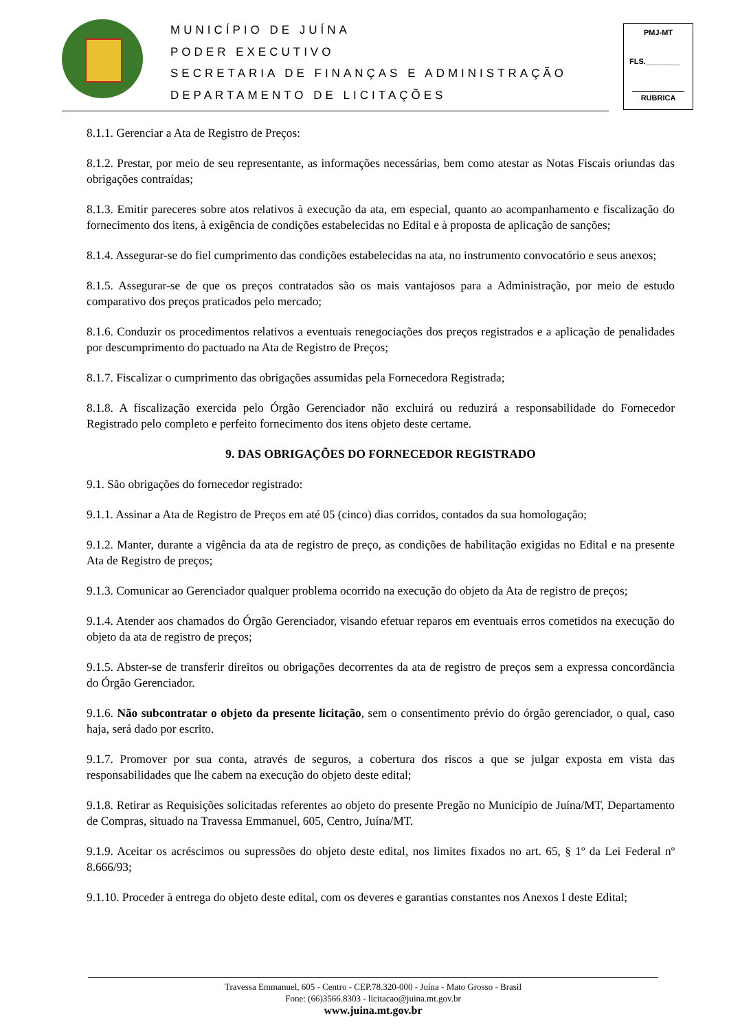MUNICÍPIO DE JUÍNA
PODER EXECUTIVO
SECRETARIA DE FINANÇAS E ADMINISTRAÇÃO
DEPARTAMENTO DE LICITAÇÕES
PMJ-MT
FLS.________
RUBRICA
8.1.1. Gerenciar a Ata de Registro de Preços:
8.1.2. Prestar, por meio de seu representante, as informações necessárias, bem como atestar as Notas Fiscais oriundas das obrigações contraídas;
8.1.3. Emitir pareceres sobre atos relativos à execução da ata, em especial, quanto ao acompanhamento e fiscalização do fornecimento dos itens, à exigência de condições estabelecidas no Edital e à proposta de aplicação de sanções;
8.1.4. Assegurar-se do fiel cumprimento das condições estabelecidas na ata, no instrumento convocatório e seus anexos;
8.1.5. Assegurar-se de que os preços contratados são os mais vantajosos para a Administração, por meio de estudo comparativo dos preços praticados pelo mercado;
8.1.6. Conduzir os procedimentos relativos a eventuais renegociações dos preços registrados e a aplicação de penalidades por descumprimento do pactuado na Ata de Registro de Preços;
8.1.7. Fiscalizar o cumprimento das obrigações assumidas pela Fornecedora Registrada;
8.1.8. A fiscalização exercida pelo Órgão Gerenciador não excluirá ou reduzirá a responsabilidade do Fornecedor Registrado pelo completo e perfeito fornecimento dos itens objeto deste certame.
9. DAS OBRIGAÇÕES DO FORNECEDOR REGISTRADO
9.1. São obrigações do fornecedor registrado:
9.1.1. Assinar a Ata de Registro de Preços em até 05 (cinco) dias corridos, contados da sua homologação;
9.1.2. Manter, durante a vigência da ata de registro de preço, as condições de habilitação exigidas no Edital e na presente Ata de Registro de preços;
9.1.3. Comunicar ao Gerenciador qualquer problema ocorrido na execução do objeto da Ata de registro de preços;
9.1.4. Atender aos chamados do Órgão Gerenciador, visando efetuar reparos em eventuais erros cometidos na execução do objeto da ata de registro de preços;
9.1.5. Abster-se de transferir direitos ou obrigações decorrentes da ata de registro de preços sem a expressa concordância do Órgão Gerenciador.
9.1.6. Não subcontratar o objeto da presente licitação, sem o consentimento prévio do órgão gerenciador, o qual, caso haja, será dado por escrito.
9.1.7. Promover por sua conta, através de seguros, a cobertura dos riscos a que se julgar exposta em vista das responsabilidades que lhe cabem na execução do objeto deste edital;
9.1.8. Retirar as Requisições solicitadas referentes ao objeto do presente Pregão no Município de Juína/MT, Departamento de Compras, situado na Travessa Emmanuel, 605, Centro, Juína/MT.
9.1.9. Aceitar os acréscimos ou supressões do objeto deste edital, nos limites fixados no art. 65, § 1º da Lei Federal nº 8.666/93;
9.1.10. Proceder à entrega do objeto deste edital, com os deveres e garantias constantes nos Anexos I deste Edital;
Travessa Emmanuel, 605 - Centro - CEP.78.320-000 - Juína - Mato Grosso - Brasil
Fone: (66)3566.8303 - licitacao@juina.mt.gov.br
www.juina.mt.gov.br